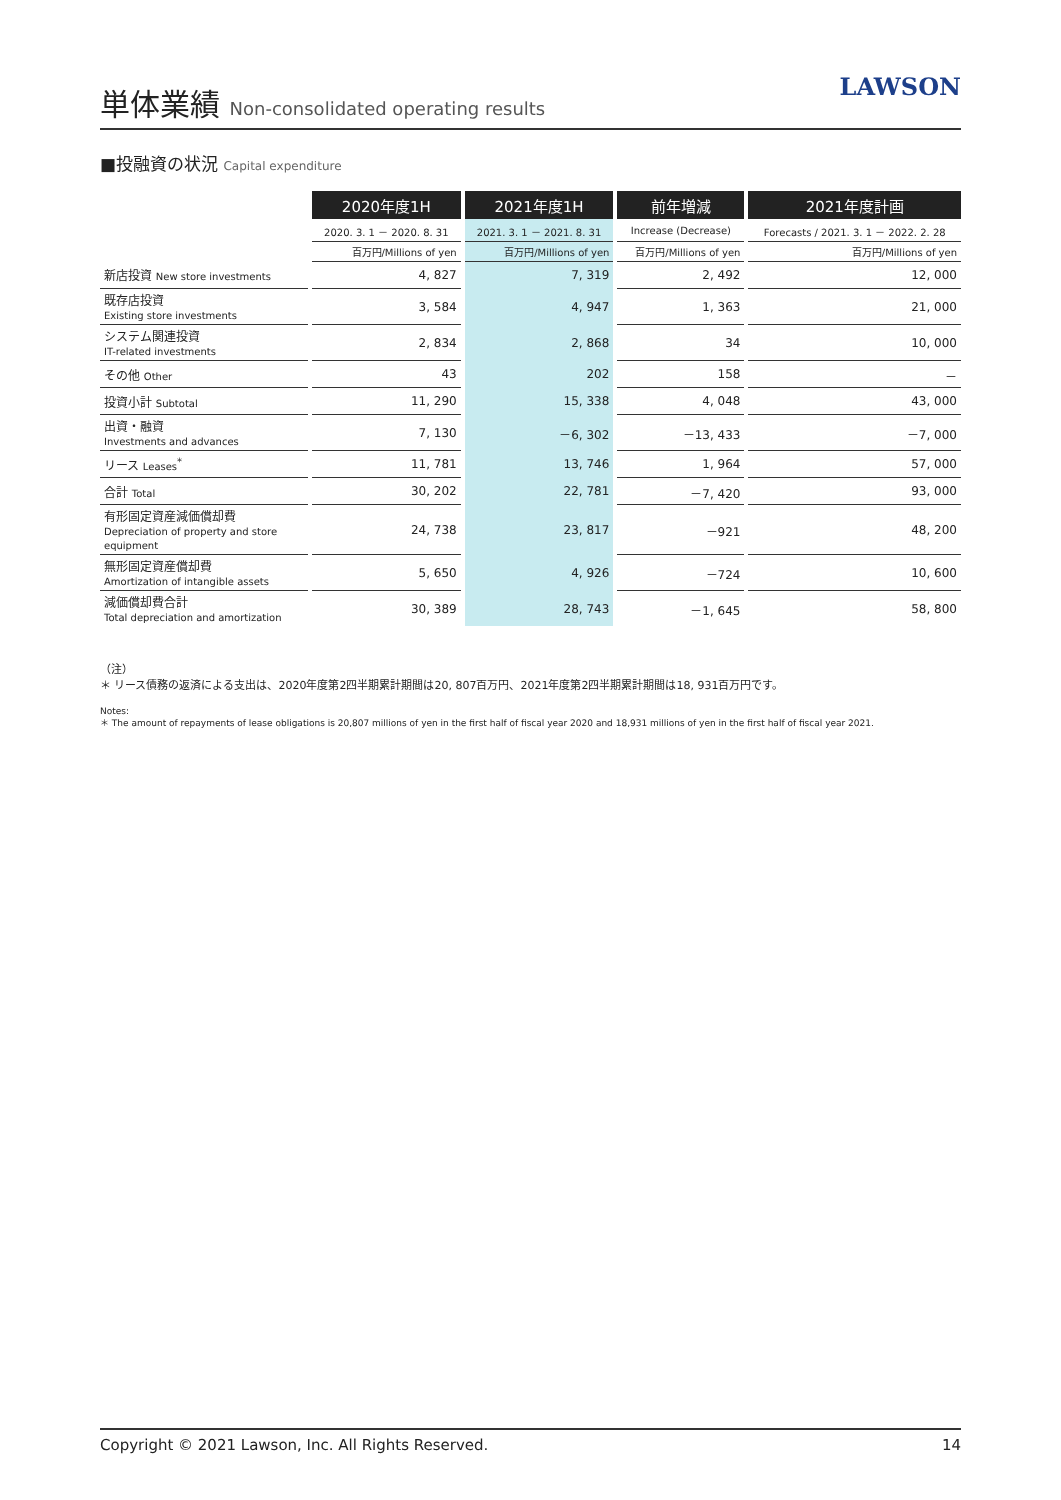単体業績 Non-consolidated operating results
LAWSON
■投融資の状況 Capital expenditure
| | 2020年度1H | 2021年度1H | 前年増減 | 2021年度計画 |
| --- | --- | --- | --- | --- |
| | 2020. 3. 1 － 2020. 8. 31 | 2021. 3. 1 － 2021. 8. 31 | Increase (Decrease) | Forecasts / 2021. 3. 1 － 2022. 2. 28 |
| | 百万円/Millions of yen | 百万円/Millions of yen | 百万円/Millions of yen | 百万円/Millions of yen |
| 新店投資 New store investments | 4, 827 | 7, 319 | 2, 492 | 12, 000 |
| 既存店投資 Existing store investments | 3, 584 | 4, 947 | 1, 363 | 21, 000 |
| システム関連投資 IT-related investments | 2, 834 | 2, 868 | 34 | 10, 000 |
| その他 Other | 43 | 202 | 158 | － |
| 投資小計 Subtotal | 11, 290 | 15, 338 | 4, 048 | 43, 000 |
| 出資・融資 Investments and advances | 7, 130 | －6, 302 | －13, 433 | －7, 000 |
| リース Leases<sup>*</sup> | 11, 781 | 13, 746 | 1, 964 | 57, 000 |
| 合計 Total | 30, 202 | 22, 781 | －7, 420 | 93, 000 |
| 有形固定資産減価償却費 Depreciation of property and store equipment | 24, 738 | 23, 817 | －921 | 48, 200 |
| 無形固定資産償却費 Amortization of intangible assets | 5, 650 | 4, 926 | －724 | 10, 600 |
| 減価償却費合計 Total depreciation and amortization | 30, 389 | 28, 743 | －1, 645 | 58, 800 |
（注）
＊ リース債務の返済による支出は、2020年度第2四半期累計期間は20, 807百万円、2021年度第2四半期累計期間は18, 931百万円です。
Notes:
＊ The amount of repayments of lease obligations is 20,807 millions of yen in the first half of fiscal year 2020 and 18,931 millions of yen in the first half of fiscal year 2021.
Copyright © 2021 Lawson, Inc. All Rights Reserved. 14